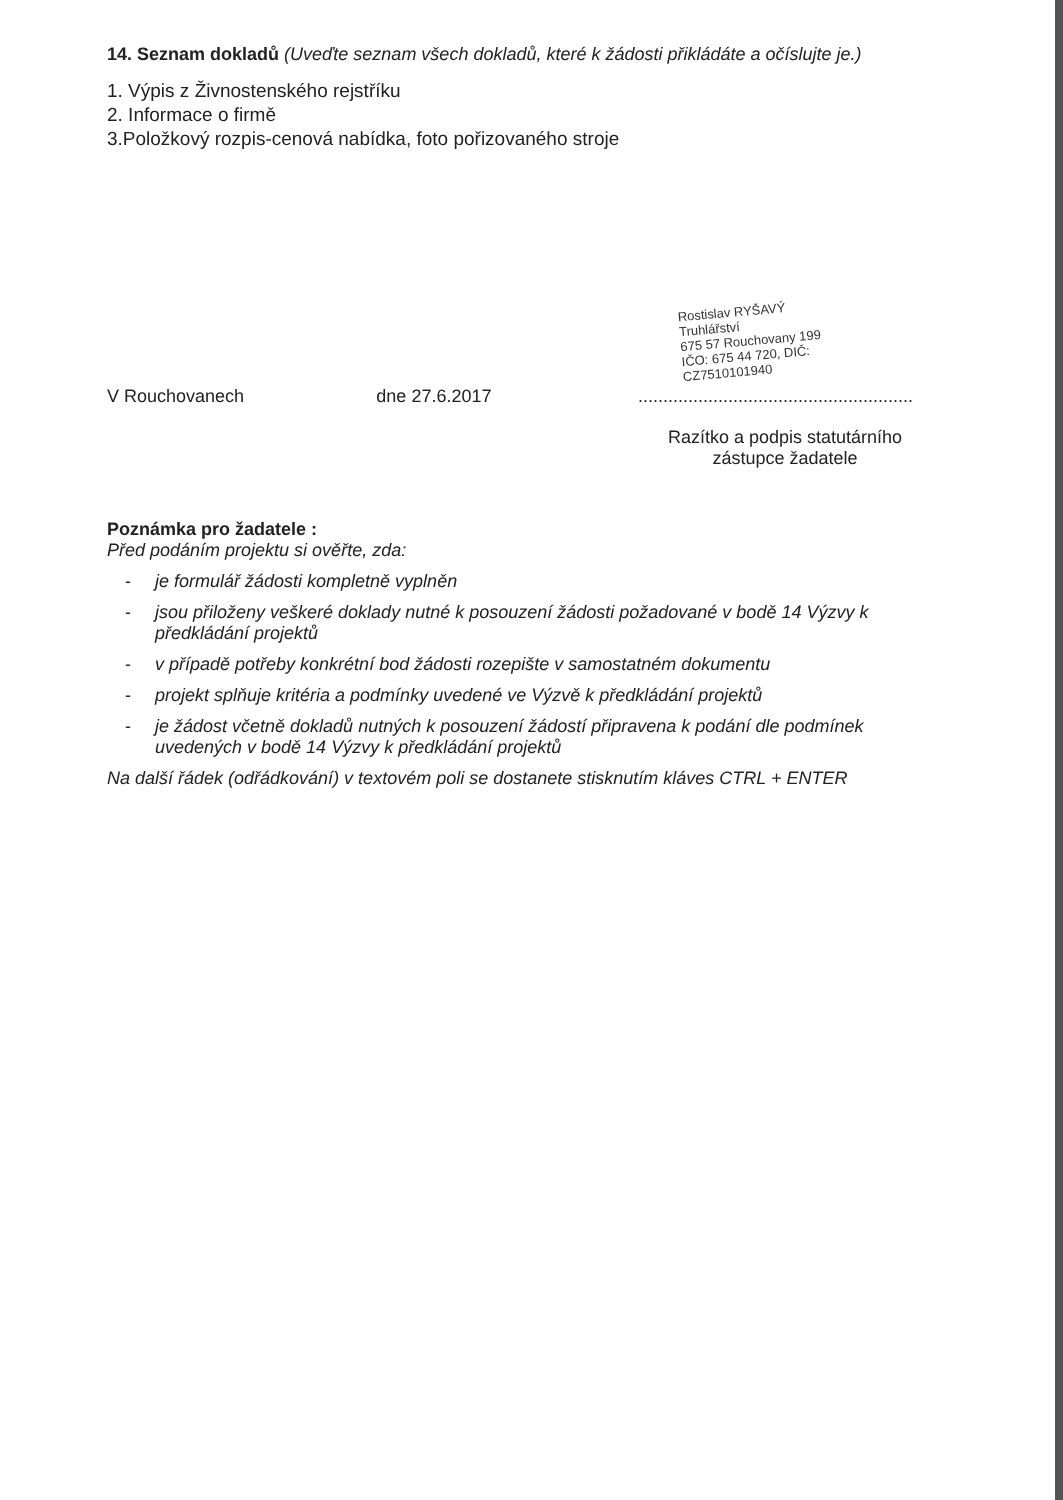14. Seznam dokladů (Uveďte seznam všech dokladů, které k žádosti přikládáte a očíslujte je.)
1. Výpis z Živnostenského rejstříku
2. Informace o firmě
3.Položkový rozpis-cenová nabídka, foto pořizovaného stroje
Rostislav RYŠAVÝ
Truhlářství
675 57 Rouchovany 199
IČO: 675 44 720, DIČ: CZ7510101940
V Rouchovanech dne 27.6.2017.......................................................
Razítko a podpis statutárního zástupce žadatele
Poznámka pro žadatele :
Před podáním projektu si ověřte, zda:
- je formulář žádosti kompletně vyplněn
- jsou přiloženy veškeré doklady nutné k posouzení žádosti požadované v bodě 14 Výzvy k předkládání projektů
- v případě potřeby konkrétní bod žádosti rozepište v samostatném dokumentu
- projekt splňuje kritéria a podmínky uvedené ve Výzvě k předkládání projektů
- je žádost včetně dokladů nutných k posouzení žádostí připravena k podání dle podmínek uvedených v bodě 14 Výzvy k předkládání projektů
Na další řádek (odřádkování) v textovém poli se dostanete stisknutím kláves CTRL + ENTER